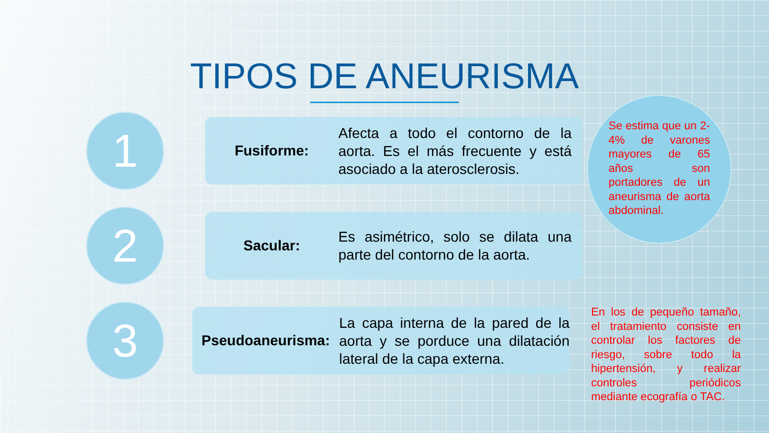TIPOS DE ANEURISMA
1
Fusiforme:
Afecta a todo el contorno de la aorta. Es el más frecuente y está asociado a la aterosclerosis.
2
Sacular:
Es asimétrico, solo se dilata una parte del contorno de la aorta.
3
Pseudoaneurisma:
La capa interna de la pared de la aorta y se porduce una dilatación lateral de la capa externa.
Se estima que un 2-4% de varones mayores de 65 años son portadores de un aneurisma de aorta abdominal.
En los de pequeño tamaño, el tratamiento consiste en controlar los factores de riesgo, sobre todo la hipertensión, y realizar controles periódicos mediante ecografía o TAC.